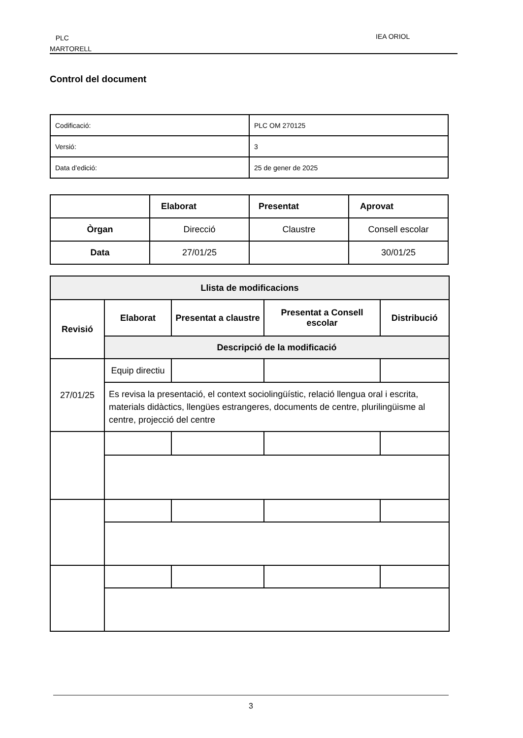PLC
MARTORELL
IEA ORIOL
Control del document
| Codificació: | PLC OM 270125 |
| Versió: | 3 |
| Data d’edició: | 25 de gener de 2025 |
| | Elaborat | Presentat | Aprovat |
| --- | --- | --- | --- |
| Òrgan | Direcció | Claustre | Consell escolar |
| Data | 27/01/25 | | 30/01/25 |
| Llista de modificacions | | | | |
| --- | --- | --- | --- | --- |
| Revisió | Elaborat | Presentat a claustre | Presentat a Consell escolar | Distribució |
| | Descripció de la modificació | | | |
| 27/01/25 | Equip directiu | | | |
| | Es revisa la presentació, el context sociolingüístic, relació llengua oral i escrita, materials didàctics, llengües estrangeres, documents de centre, plurilingüisme al centre, projecció del centre | | | |
3